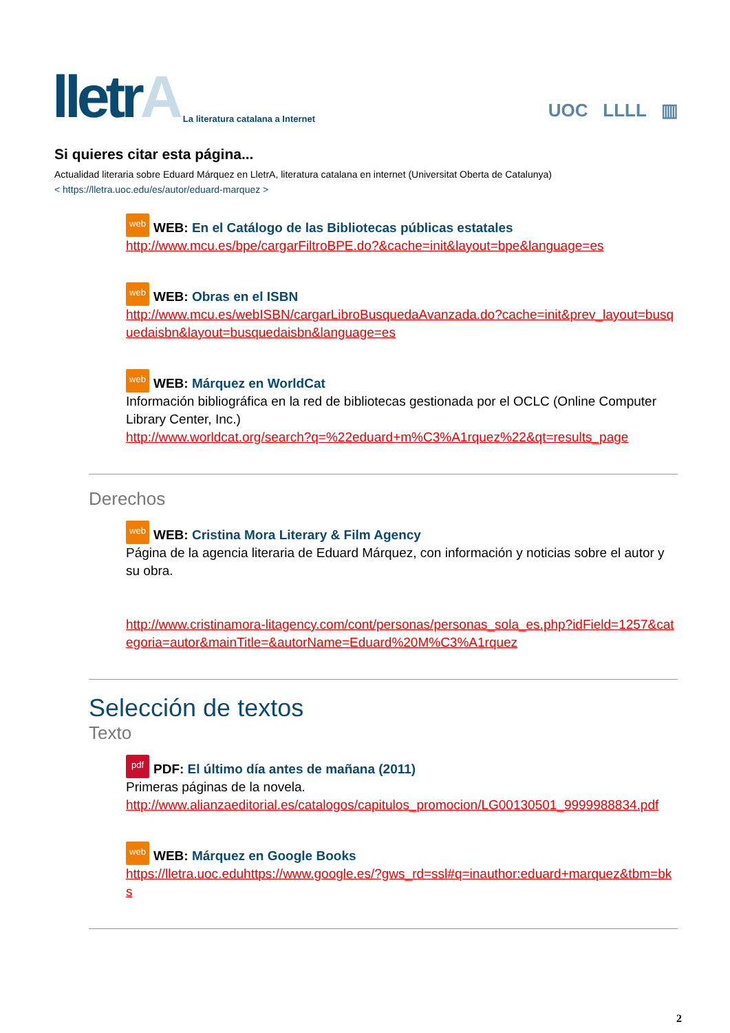lletrA
La literatura catalana a Internet
UOC LLLL ▥
Si quieres citar esta página...
Actualidad literaria sobre Eduard Márquez en LletrA, literatura catalana en internet (Universitat Oberta de Catalunya)
< https://lletra.uoc.edu/es/autor/eduard-marquez >
web WEB: En el Catálogo de las Bibliotecas públicas estatales
http://www.mcu.es/bpe/cargarFiltroBPE.do?&cache=init&layout=bpe&language=es
web WEB: Obras en el ISBN
http://www.mcu.es/webISBN/cargarLibroBusquedaAvanzada.do?cache=init&prev_layout=busquedaisbn&layout=busquedaisbn&language=es
web WEB: Márquez en WorldCat
Información bibliográfica en la red de bibliotecas gestionada por el OCLC (Online Computer Library Center, Inc.)
http://www.worldcat.org/search?q=%22eduard+m%C3%A1rquez%22&qt=results_page
Derechos
web WEB: Cristina Mora Literary & Film Agency
Página de la agencia literaria de Eduard Márquez, con información y noticias sobre el autor y su obra.
http://www.cristinamora-litagency.com/cont/personas/personas_sola_es.php?idField=1257&categoria=autor&mainTitle=&autorName=Eduard%20M%C3%A1rquez
Selección de textos
Texto
pdf PDF: El último día antes de mañana (2011)
Primeras páginas de la novela.
http://www.alianzaeditorial.es/catalogos/capitulos_promocion/LG00130501_9999988834.pdf
web WEB: Márquez en Google Books
https://lletra.uoc.eduhttps://www.google.es/?gws_rd=ssl#q=inauthor:eduard+marquez&tbm=bks
2